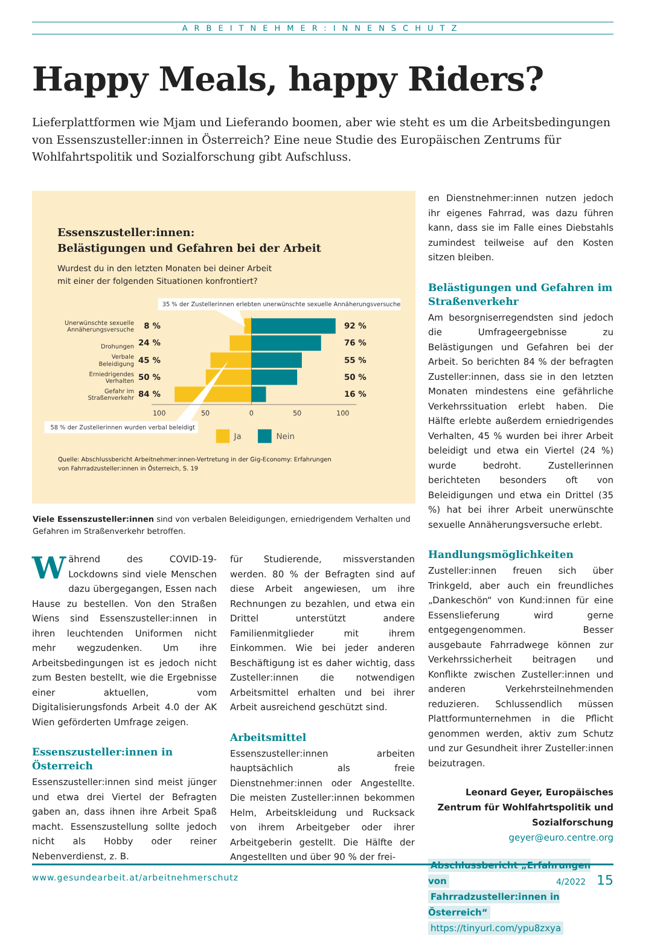ARBEITNEHMER:INNENSCHUTZ
Happy Meals, happy Riders?
Lieferplattformen wie Mjam und Lieferando boomen, aber wie steht es um die Arbeitsbedingungen von Essenszusteller:innen in Österreich? Eine neue Studie des Europäischen Zentrums für Wohlfahrtspolitik und Sozialforschung gibt Aufschluss.
Essenszusteller:innen:
Belästigungen und Gefahren bei der Arbeit
Wurdest du in den letzten Monaten bei deiner Arbeit
mit einer der folgenden Situationen konfrontiert?
35 % der Zustellerinnen erlebten unerwünschte sexuelle Annäherungsversuche
Unerwünschte sexuelle
Annäherungsversuche
Drohungen
Verbale
Beleidigung
Erniedrigendes
Verhalten
Gefahr im
Straßenverkehr
8 %
92 %
24 %
76 %
45 %
55 %
50 %
50 %
84 %
16 %
100
50
0
50
100
58 % der Zustellerinnen wurden verbal beleidigt
Ja
Nein
Quelle: Abschlussbericht Arbeitnehmer:innen-Vertretung in der Gig-Economy: Erfahrungen
von Fahrradzusteller:innen in Österreich, S. 19
Viele Essenszusteller:innen sind von verbalen Beleidigungen, erniedrigendem Verhalten und Gefahren im Straßenverkehr betroffen.
Während des COVID-19-Lockdowns sind viele Menschen dazu übergegangen, Essen nach Hause zu bestellen. Von den Straßen Wiens sind Essenszusteller:innen in ihren leuchtenden Uniformen nicht mehr wegzudenken. Um ihre Arbeitsbedingungen ist es jedoch nicht zum Besten bestellt, wie die Ergebnisse einer aktuellen, vom Digitalisierungsfonds Arbeit 4.0 der AK Wien geförderten Umfrage zeigen.
Essenszusteller:innen in Österreich
Essenszusteller:innen sind meist jünger und etwa drei Viertel der Befragten gaben an, dass ihnen ihre Arbeit Spaß macht. Essenszustellung sollte jedoch nicht als Hobby oder reiner Nebenverdienst, z. B.
für Studierende, missverstanden werden. 80 % der Befragten sind auf diese Arbeit angewiesen, um ihre Rechnungen zu bezahlen, und etwa ein Drittel unterstützt andere Familienmitglieder mit ihrem Einkommen. Wie bei jeder anderen Beschäftigung ist es daher wichtig, dass Zusteller:innen die notwendigen Arbeitsmittel erhalten und bei ihrer Arbeit ausreichend geschützt sind.
Arbeitsmittel
Essenszusteller:innen arbeiten hauptsächlich als freie Dienstnehmer:innen oder Angestellte. Die meisten Zusteller:innen bekommen Helm, Arbeitskleidung und Rucksack von ihrem Arbeitgeber oder ihrer Arbeitgeberin gestellt. Die Hälfte der Angestellten und über 90 % der frei-
en Dienstnehmer:innen nutzen jedoch ihr eigenes Fahrrad, was dazu führen kann, dass sie im Falle eines Diebstahls zumindest teilweise auf den Kosten sitzen bleiben.
Belästigungen und Gefahren im Straßenverkehr
Am besorgniserregendsten sind jedoch die Umfrageergebnisse zu Belästigungen und Gefahren bei der Arbeit. So berichten 84 % der befragten Zusteller:innen, dass sie in den letzten Monaten mindestens eine gefährliche Verkehrssituation erlebt haben. Die Hälfte erlebte außerdem erniedrigendes Verhalten, 45 % wurden bei ihrer Arbeit beleidigt und etwa ein Viertel (24 %) wurde bedroht. Zustellerinnen berichteten besonders oft von Beleidigungen und etwa ein Drittel (35 %) hat bei ihrer Arbeit unerwünschte sexuelle Annäherungsversuche erlebt.
Handlungsmöglichkeiten
Zusteller:innen freuen sich über Trinkgeld, aber auch ein freundliches „Dankeschön“ von Kund:innen für eine Essenslieferung wird gerne entgegengenommen. Besser ausgebaute Fahrradwege können zur Verkehrssicherheit beitragen und Konflikte zwischen Zusteller:innen und anderen Verkehrsteilnehmenden reduzieren. Schlussendlich müssen Plattformunternehmen in die Pflicht genommen werden, aktiv zum Schutz und zur Gesundheit ihrer Zusteller:innen beizutragen.
Leonard Geyer, Europäisches Zentrum für Wohlfahrtspolitik und Sozialforschung
geyer@euro.centre.org
Abschlussbericht „Erfahrungen von
Fahrradzusteller:innen in Österreich“
https://tinyurl.com/ypu8zxya
www.gesundearbeit.at/arbeitnehmerschutz 4/2022 15